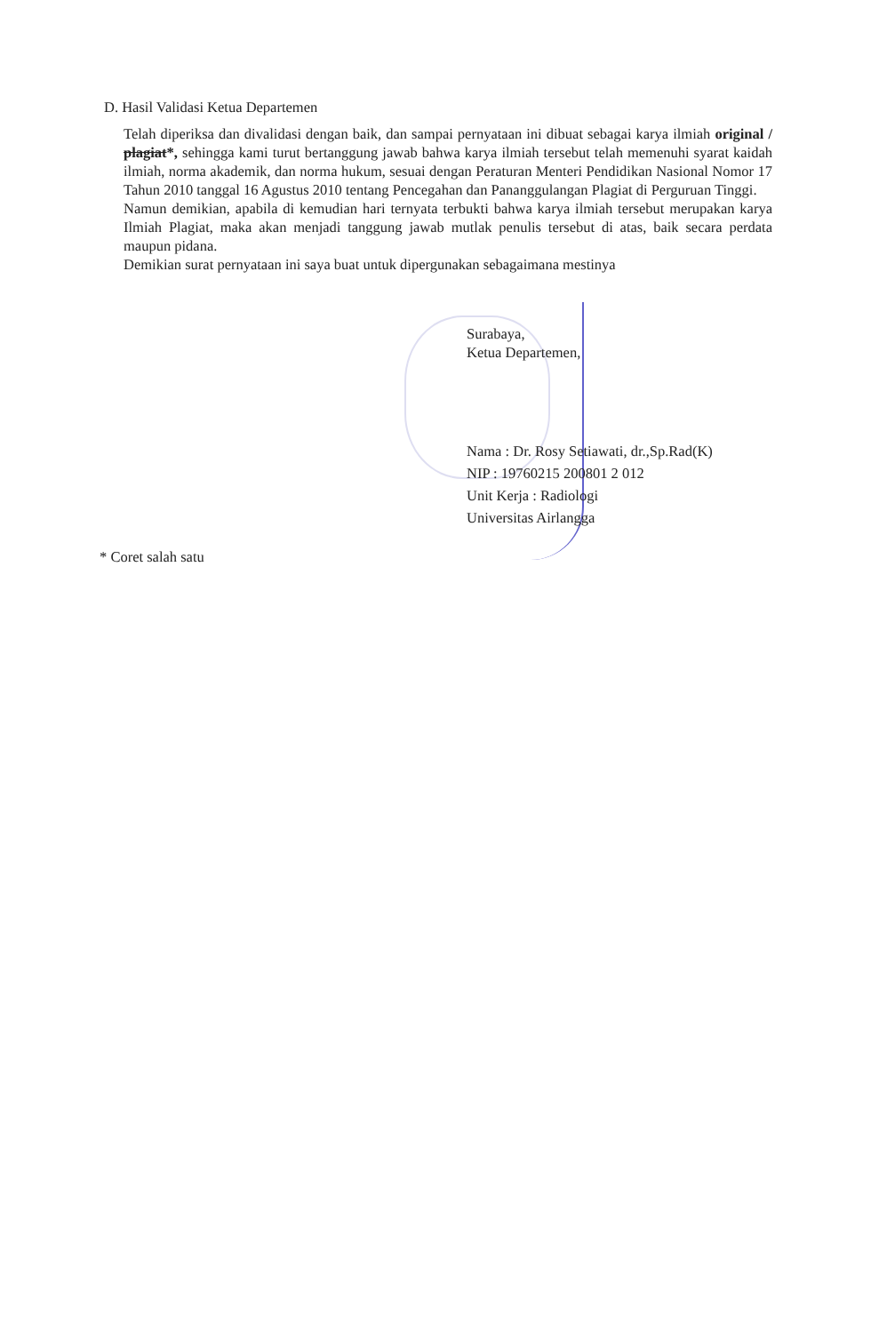D. Hasil Validasi Ketua Departemen
Telah diperiksa dan divalidasi dengan baik, dan sampai pernyataan ini dibuat sebagai karya ilmiah original / plagiat*, sehingga kami turut bertanggung jawab bahwa karya ilmiah tersebut telah memenuhi syarat kaidah ilmiah, norma akademik, dan norma hukum, sesuai dengan Peraturan Menteri Pendidikan Nasional Nomor 17 Tahun 2010 tanggal 16 Agustus 2010 tentang Pencegahan dan Pananggulangan Plagiat di Perguruan Tinggi.
Namun demikian, apabila di kemudian hari ternyata terbukti bahwa karya ilmiah tersebut merupakan karya Ilmiah Plagiat, maka akan menjadi tanggung jawab mutlak penulis tersebut di atas, baik secara perdata maupun pidana.
Demikian surat pernyataan ini saya buat untuk dipergunakan sebagaimana mestinya
Surabaya,
Ketua Departemen,
Nama : Dr. Rosy Setiawati, dr.,Sp.Rad(K)
NIP : 19760215 200801 2 012
Unit Kerja : Radiologi
Universitas Airlangga
* Coret salah satu